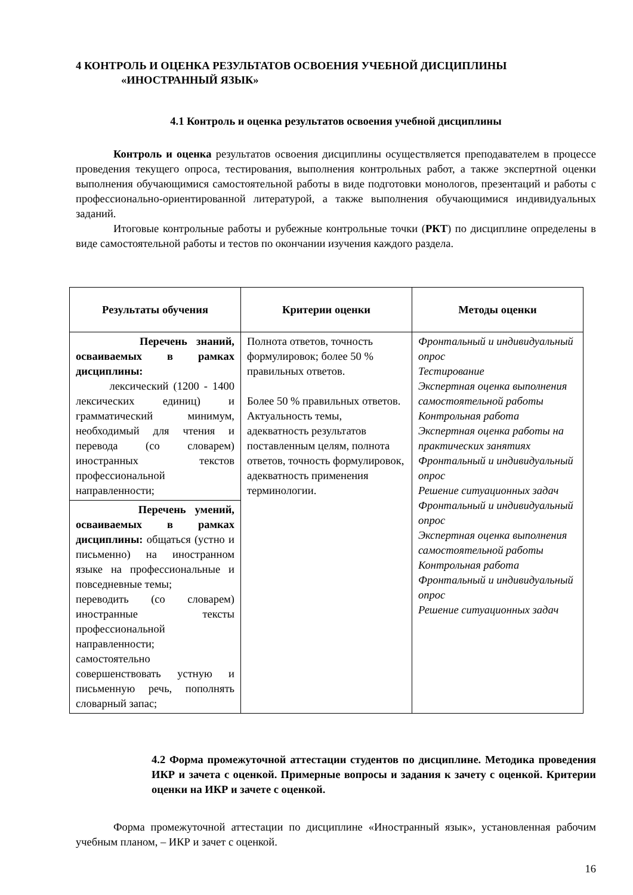4 КОНТРОЛЬ И ОЦЕНКА РЕЗУЛЬТАТОВ ОСВОЕНИЯ УЧЕБНОЙ ДИСЦИПЛИНЫ
«ИНОСТРАННЫЙ ЯЗЫК»
4.1 Контроль и оценка результатов освоения учебной дисциплины
Контроль и оценка результатов освоения дисциплины осуществляется преподавателем в процессе проведения текущего опроса, тестирования, выполнения контрольных работ, а также экспертной оценки выполнения обучающимися самостоятельной работы в виде подготовки монологов, презентаций и работы с профессионально-ориентированной литературой, а также выполнения обучающимися индивидуальных заданий.
Итоговые контрольные работы и рубежные контрольные точки (РКТ) по дисциплине определены в виде самостоятельной работы и тестов по окончании изучения каждого раздела.
| Результаты обучения | Критерии оценки | Методы оценки |
| --- | --- | --- |
| Перечень знаний, осваиваемых в рамках дисциплины: лексический (1200 - 1400 лексических единиц) и грамматический минимум, необходимый для чтения и перевода (со словарем) иностранных текстов профессиональной направленности; | Полнота ответов, точность формулировок; более 50 % правильных ответов. Более 50 % правильных ответов. Актуальность темы, адекватность результатов поставленным целям, полнота ответов, точность формулировок, адекватность применения терминологии. | Фронтальный и индивидуальный опрос Тестирование Экспертная оценка выполнения самостоятельной работы Контрольная работа Экспертная оценка работы на практических занятиях Фронтальный и индивидуальный опрос Решение ситуационных задач Фронтальный и индивидуальный опрос Экспертная оценка выполнения самостоятельной работы Контрольная работа Фронтальный и индивидуальный опрос Решение ситуационных задач |
| Перечень умений, осваиваемых в рамках дисциплины: общаться (устно и письменно) на иностранном языке на профессиональные и повседневные темы; переводить (со словарем) иностранные тексты профессиональной направленности; самостоятельно совершенствовать устную и письменную речь, пополнять словарный запас; | | |
4.2 Форма промежуточной аттестации студентов по дисциплине. Методика проведения ИКР и зачета с оценкой. Примерные вопросы и задания к зачету с оценкой. Критерии оценки на ИКР и зачете с оценкой.
Форма промежуточной аттестации по дисциплине «Иностранный язык», установленная рабочим учебным планом, – ИКР и зачет с оценкой.
16